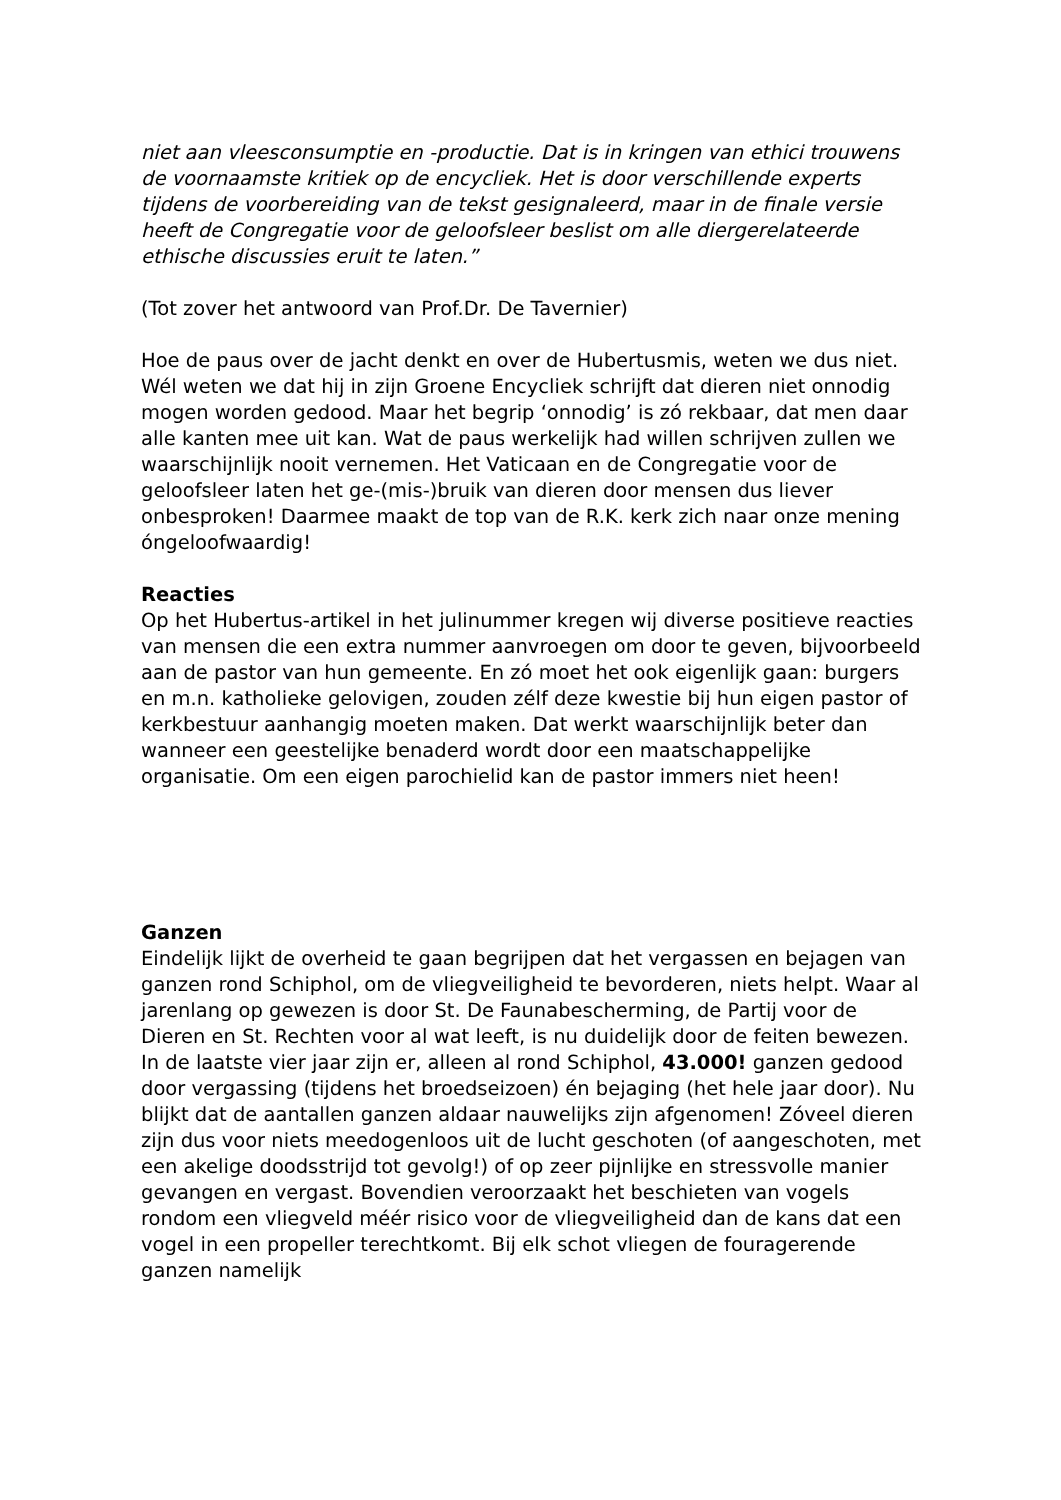niet aan vleesconsumptie en -productie. Dat is in kringen van ethici trouwens de voornaamste kritiek op de encycliek. Het is door verschillende experts tijdens de voorbereiding van de tekst gesignaleerd, maar in de finale versie heeft de Congregatie voor de geloofsleer beslist om alle diergerelateerde ethische discussies eruit te laten.”
(Tot zover het antwoord van Prof.Dr. De Tavernier)
Hoe de paus over de jacht denkt en over de Hubertusmis, weten we dus niet. Wél weten we dat hij in zijn Groene Encycliek schrijft dat dieren niet onnodig mogen worden gedood. Maar het begrip ‘onnodig’ is zó rekbaar, dat men daar alle kanten mee uit kan. Wat de paus werkelijk had willen schrijven zullen we waarschijnlijk nooit vernemen. Het Vaticaan en de Congregatie voor de geloofsleer laten het ge-(mis-)bruik van dieren door mensen dus liever onbesproken! Daarmee maakt de top van de R.K. kerk zich naar onze mening óngeloofwaardig!
Reacties
Op het Hubertus-artikel in het julinummer kregen wij diverse positieve reacties van mensen die een extra nummer aanvroegen om door te geven, bijvoorbeeld aan de pastor van hun gemeente. En zó moet het ook eigenlijk gaan: burgers en m.n. katholieke gelovigen, zouden zélf deze kwestie bij hun eigen pastor of kerkbestuur aanhangig moeten maken. Dat werkt waarschijnlijk beter dan wanneer een geestelijke benaderd wordt door een maatschappelijke organisatie. Om een eigen parochielid kan de pastor immers niet heen!
Ganzen
Eindelijk lijkt de overheid te gaan begrijpen dat het vergassen en bejagen van ganzen rond Schiphol, om de vliegveiligheid te bevorderen, niets helpt. Waar al jarenlang op gewezen is door St. De Faunabescherming, de Partij voor de Dieren en St. Rechten voor al wat leeft, is nu duidelijk door de feiten bewezen. In de laatste vier jaar zijn er, alleen al rond Schiphol, 43.000! ganzen gedood door vergassing (tijdens het broedseizoen) én bejaging (het hele jaar door). Nu blijkt dat de aantallen ganzen aldaar nauwelijks zijn afgenomen! Zóveel dieren zijn dus voor niets meedogenloos uit de lucht geschoten (of aangeschoten, met een akelige doodsstrijd tot gevolg!) of op zeer pijnlijke en stressvolle manier gevangen en vergast. Bovendien veroorzaakt het beschieten van vogels rondom een vliegveld méér risico voor de vliegveiligheid dan de kans dat een vogel in een propeller terechtkomt. Bij elk schot vliegen de fouragerende ganzen namelijk